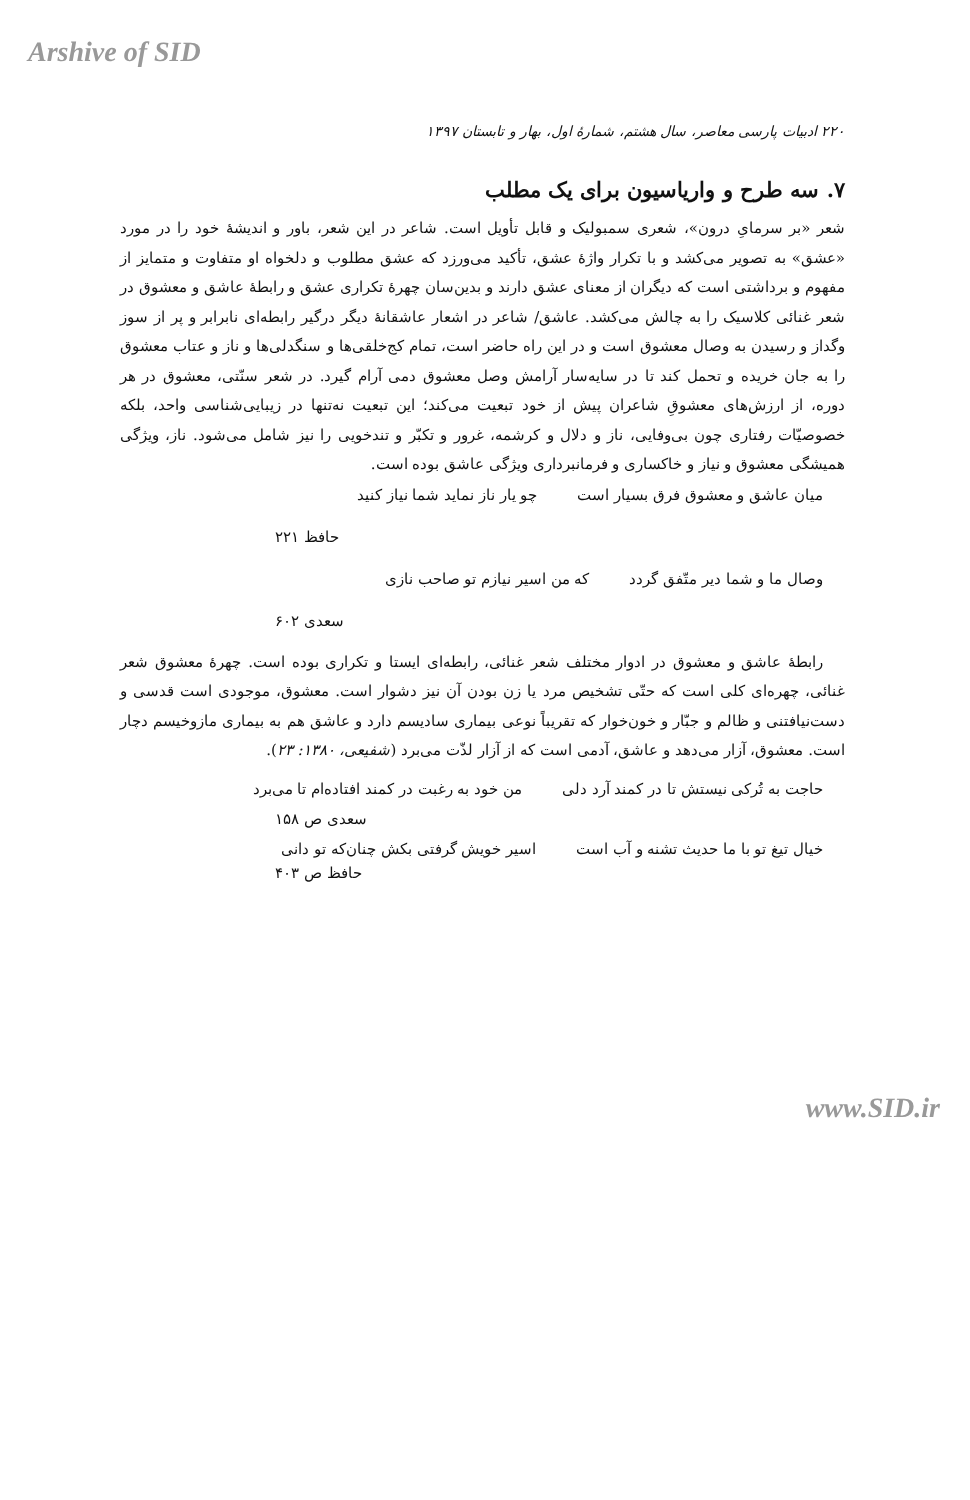Arshive of SID
۲۲۰ ادبیات پارسی معاصر، سال هشتم، شمارهٔ اول، بهار و تابستان ۱۳۹۷
۷. سه طرح و واریاسیون برای یک مطلب
شعر «بر سرمایِ درون»، شعری سمبولیک و قابل تأویل است. شاعر در این شعر، باور و اندیشهٔ خود را در مورد «عشق» به تصویر می‌کشد و با تکرار واژهٔ عشق، تأکید می‌ورزد که عشق مطلوب و دلخواه او متفاوت و متمایز از مفهوم و برداشتی است که دیگران از معنای عشق دارند و بدین‌سان چهرهٔ تکراری عشق و رابطهٔ عاشق و معشوق در شعر غنائی کلاسیک را به چالش می‌کشد. عاشق/ شاعر در اشعار عاشقانهٔ دیگر درگیر رابطه‌ای نابرابر و پر از سوز وگداز و رسیدن به وصال معشوق است و در این راه حاضر است، تمام کج‌خلقی‌ها و سنگدلی‌ها و ناز و عتاب معشوق را به جان خریده و تحمل کند تا در سایه‌سار آرامش وصل معشوق دمی آرام گیرد. در شعر سنّتی، معشوق در هر دوره، از ارزش‌های معشوقِ شاعران پیش از خود تبعیت می‌کند؛ این تبعیت نه‌تنها در زیبایی‌شناسی واحد، بلکه خصوصیّات رفتاری چون بی‌وفایی، ناز و دلال و کرشمه، غرور و تکبّر و تندخویی را نیز شامل می‌شود. ناز، ویژگی همیشگی معشوق و نیاز و خاکساری و فرمانبرداری ویژگی عاشق بوده است.
میان عاشق و معشوق فرق بسیار است چو یار ناز نماید شما نیاز کنید
حافظ ۲۲۱
وصال ما و شما دیر متّفق گردد که من اسیر نیازم تو صاحب نازی
سعدی ۶۰۲
رابطهٔ عاشق و معشوق در ادوار مختلف شعر غنائی، رابطه‌ای ایستا و تکراری بوده است. چهرهٔ معشوق شعر غنائی، چهره‌ای کلی است که حتّی تشخیص مرد یا زن بودن آن نیز دشوار است. معشوق، موجودی است قدسی و دست‌نیافتنی و ظالم و جبّار و خون‌خوار که تقریباً نوعی بیماری سادیسم دارد و عاشق هم به بیماری مازوخیسم دچار است. معشوق، آزار می‌دهد و عاشق، آدمی است که از آزار لذّت می‌برد (شفیعی، ۱۳۸۰: ۲۳).
حاجت به تُرکی نیستش تا در کمند آرد دلی من خود به رغبت در کمند افتاده‌ام تا می‌برد
سعدی ص ۱۵۸
خیال تیغ تو با ما حدیث تشنه و آب است اسیر خویش گرفتی بکش چنان‌که تو دانی
حافظ ص ۴۰۳
www.SID.ir